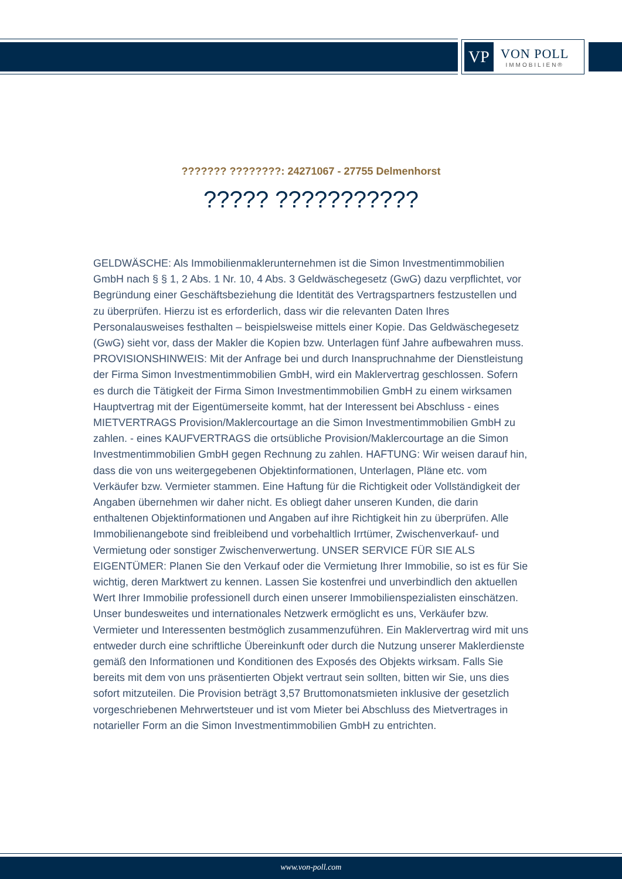VP
VON POLL
IMMOBILIEN®
??????? ????????: 24271067 - 27755 Delmenhorst
????? ???????????
GELDWÄSCHE: Als Immobilienmaklerunternehmen ist die Simon Investmentimmobilien GmbH nach § § 1, 2 Abs. 1 Nr. 10, 4 Abs. 3 Geldwäschegesetz (GwG) dazu verpflichtet, vor Begründung einer Geschäftsbeziehung die Identität des Vertragspartners festzustellen und zu überprüfen. Hierzu ist es erforderlich, dass wir die relevanten Daten Ihres Personalausweises festhalten – beispielsweise mittels einer Kopie. Das Geldwäschegesetz (GwG) sieht vor, dass der Makler die Kopien bzw. Unterlagen fünf Jahre aufbewahren muss. PROVISIONSHINWEIS: Mit der Anfrage bei und durch Inanspruchnahme der Dienstleistung der Firma Simon Investmentimmobilien GmbH, wird ein Maklervertrag geschlossen. Sofern es durch die Tätigkeit der Firma Simon Investmentimmobilien GmbH zu einem wirksamen Hauptvertrag mit der Eigentümerseite kommt, hat der Interessent bei Abschluss - eines MIETVERTRAGS Provision/Maklercourtage an die Simon Investmentimmobilien GmbH zu zahlen. - eines KAUFVERTRAGS die ortsübliche Provision/Maklercourtage an die Simon Investmentimmobilien GmbH gegen Rechnung zu zahlen. HAFTUNG: Wir weisen darauf hin, dass die von uns weitergegebenen Objektinformationen, Unterlagen, Pläne etc. vom Verkäufer bzw. Vermieter stammen. Eine Haftung für die Richtigkeit oder Vollständigkeit der Angaben übernehmen wir daher nicht. Es obliegt daher unseren Kunden, die darin enthaltenen Objektinformationen und Angaben auf ihre Richtigkeit hin zu überprüfen. Alle Immobilienangebote sind freibleibend und vorbehaltlich Irrtümer, Zwischenverkauf- und Vermietung oder sonstiger Zwischenverwertung. UNSER SERVICE FÜR SIE ALS EIGENTÜMER: Planen Sie den Verkauf oder die Vermietung Ihrer Immobilie, so ist es für Sie wichtig, deren Marktwert zu kennen. Lassen Sie kostenfrei und unverbindlich den aktuellen Wert Ihrer Immobilie professionell durch einen unserer Immobilienspezialisten einschätzen. Unser bundesweites und internationales Netzwerk ermöglicht es uns, Verkäufer bzw. Vermieter und Interessenten bestmöglich zusammenzuführen. Ein Maklervertrag wird mit uns entweder durch eine schriftliche Übereinkunft oder durch die Nutzung unserer Maklerdienste gemäß den Informationen und Konditionen des Exposés des Objekts wirksam. Falls Sie bereits mit dem von uns präsentierten Objekt vertraut sein sollten, bitten wir Sie, uns dies sofort mitzuteilen. Die Provision beträgt 3,57 Bruttomonatsmieten inklusive der gesetzlich vorgeschriebenen Mehrwertsteuer und ist vom Mieter bei Abschluss des Mietvertrages in notarieller Form an die Simon Investmentimmobilien GmbH zu entrichten.
www.von-poll.com